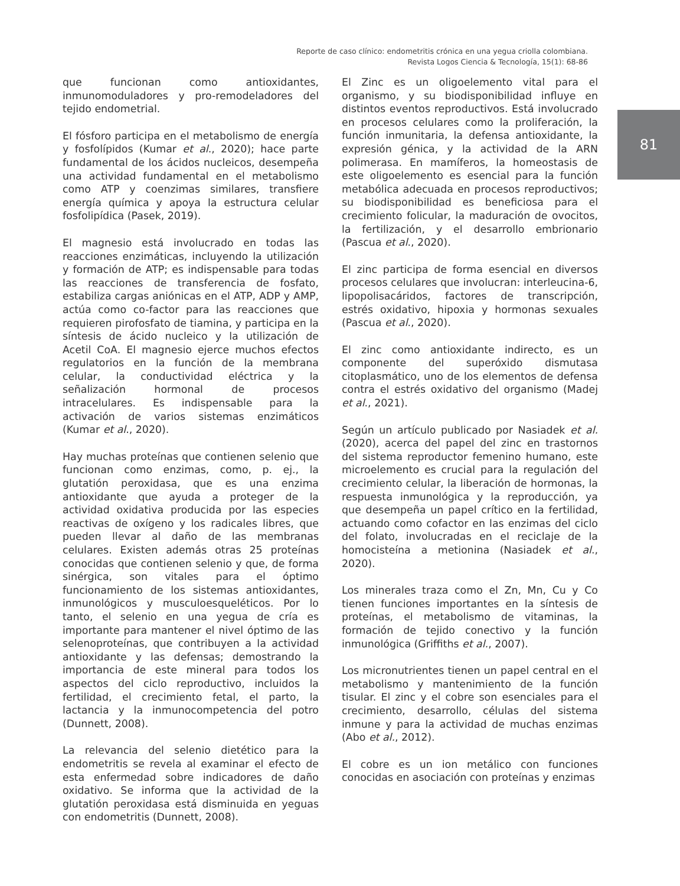Reporte de caso clínico: endometritis crónica en una yegua criolla colombiana.
Revista Logos Ciencia & Tecnología, 15(1): 68-86
81
que funcionan como antioxidantes, inmunomoduladores y pro-remodeladores del tejido endometrial.
El fósforo participa en el metabolismo de energía y fosfolípidos (Kumar et al., 2020); hace parte fundamental de los ácidos nucleicos, desempeña una actividad fundamental en el metabolismo como ATP y coenzimas similares, transfiere energía química y apoya la estructura celular fosfolipídica (Pasek, 2019).
El magnesio está involucrado en todas las reacciones enzimáticas, incluyendo la utilización y formación de ATP; es indispensable para todas las reacciones de transferencia de fosfato, estabiliza cargas aniónicas en el ATP, ADP y AMP, actúa como co-factor para las reacciones que requieren pirofosfato de tiamina, y participa en la síntesis de ácido nucleico y la utilización de Acetil CoA. El magnesio ejerce muchos efectos regulatorios en la función de la membrana celular, la conductividad eléctrica y la señalización hormonal de procesos intracelulares. Es indispensable para la activación de varios sistemas enzimáticos (Kumar et al., 2020).
Hay muchas proteínas que contienen selenio que funcionan como enzimas, como, p. ej., la glutatión peroxidasa, que es una enzima antioxidante que ayuda a proteger de la actividad oxidativa producida por las especies reactivas de oxígeno y los radicales libres, que pueden llevar al daño de las membranas celulares. Existen además otras 25 proteínas conocidas que contienen selenio y que, de forma sinérgica, son vitales para el óptimo funcionamiento de los sistemas antioxidantes, inmunológicos y musculoesqueléticos. Por lo tanto, el selenio en una yegua de cría es importante para mantener el nivel óptimo de las selenoproteínas, que contribuyen a la actividad antioxidante y las defensas; demostrando la importancia de este mineral para todos los aspectos del ciclo reproductivo, incluidos la fertilidad, el crecimiento fetal, el parto, la lactancia y la inmunocompetencia del potro (Dunnett, 2008).
La relevancia del selenio dietético para la endometritis se revela al examinar el efecto de esta enfermedad sobre indicadores de daño oxidativo. Se informa que la actividad de la glutatión peroxidasa está disminuida en yeguas con endometritis (Dunnett, 2008).
El Zinc es un oligoelemento vital para el organismo, y su biodisponibilidad influye en distintos eventos reproductivos. Está involucrado en procesos celulares como la proliferación, la función inmunitaria, la defensa antioxidante, la expresión génica, y la actividad de la ARN polimerasa. En mamíferos, la homeostasis de este oligoelemento es esencial para la función metabólica adecuada en procesos reproductivos; su biodisponibilidad es beneficiosa para el crecimiento folicular, la maduración de ovocitos, la fertilización, y el desarrollo embrionario (Pascua et al., 2020).
El zinc participa de forma esencial en diversos procesos celulares que involucran: interleucina-6, lipopolisacáridos, factores de transcripción, estrés oxidativo, hipoxia y hormonas sexuales (Pascua et al., 2020).
El zinc como antioxidante indirecto, es un componente del superóxido dismutasa citoplasmático, uno de los elementos de defensa contra el estrés oxidativo del organismo (Madej et al., 2021).
Según un artículo publicado por Nasiadek et al. (2020), acerca del papel del zinc en trastornos del sistema reproductor femenino humano, este microelemento es crucial para la regulación del crecimiento celular, la liberación de hormonas, la respuesta inmunológica y la reproducción, ya que desempeña un papel crítico en la fertilidad, actuando como cofactor en las enzimas del ciclo del folato, involucradas en el reciclaje de la homocisteína a metionina (Nasiadek et al., 2020).
Los minerales traza como el Zn, Mn, Cu y Co tienen funciones importantes en la síntesis de proteínas, el metabolismo de vitaminas, la formación de tejido conectivo y la función inmunológica (Griffiths et al., 2007).
Los micronutrientes tienen un papel central en el metabolismo y mantenimiento de la función tisular. El zinc y el cobre son esenciales para el crecimiento, desarrollo, células del sistema inmune y para la actividad de muchas enzimas (Abo et al., 2012).
El cobre es un ion metálico con funciones conocidas en asociación con proteínas y enzimas